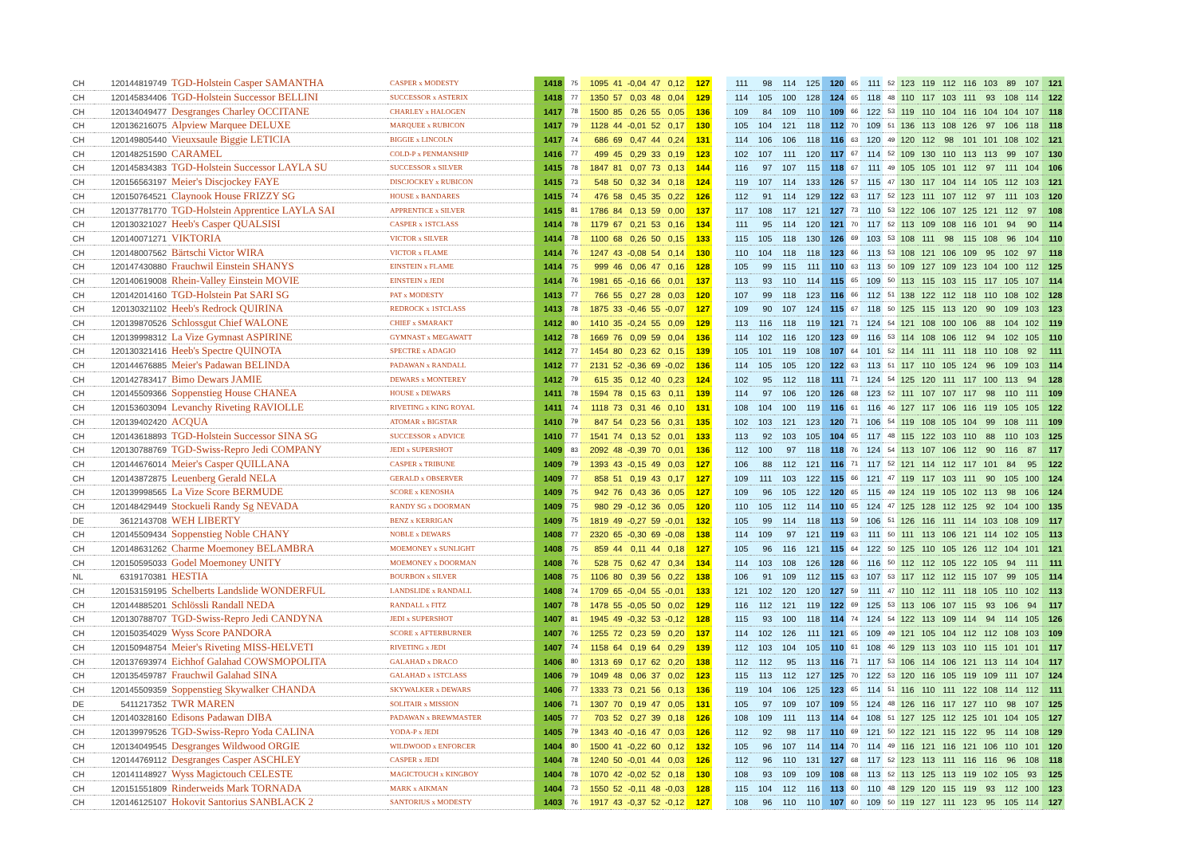| CH | 120144819749 | TGD-Holstein Casper SAMANTHA | CASPER x MODESTY | 1418 | 75 | 1095 | 41 | -0,04 | 47 | 0,12 | 127 | 111 | 98 | 114 | 125 | 120 | 65 | 111 | 52 | 123 | 119 | 112 | 116 | 103 | 89 | 107 | 121 |
| CH | 120145834406 | TGD-Holstein Successor BELLINI | SUCCESSOR x ASTERIX | 1418 | 77 | 1350 | 57 | 0,03 | 48 | 0,04 | 129 | 114 | 105 | 100 | 128 | 124 | 65 | 118 | 48 | 110 | 117 | 103 | 111 | 93 | 108 | 114 | 122 |
| CH | 120134049477 | Desgranges Charley OCCITANE | CHARLEY x HALOGEN | 1417 | 78 | 1500 | 85 | 0,26 | 55 | 0,05 | 136 | 109 | 84 | 109 | 110 | 109 | 66 | 122 | 53 | 119 | 110 | 104 | 116 | 104 | 104 | 107 | 118 |
| CH | 120136216075 | Alpview Marquee DELUXE | MARQUEE x RUBICON | 1417 | 79 | 1128 | 44 | -0,01 | 52 | 0,17 | 130 | 105 | 104 | 121 | 118 | 112 | 70 | 109 | 51 | 136 | 113 | 108 | 126 | 97 | 106 | 118 | 118 |
| CH | 120149805440 | Vieuxsaule Biggie LETICIA | BIGGIE x LINCOLN | 1417 | 74 | 686 | 69 | 0,47 | 44 | 0,24 | 131 | 114 | 106 | 106 | 118 | 116 | 63 | 120 | 49 | 120 | 112 | 98 | 101 | 101 | 108 | 102 | 121 |
| CH | 120148251590 | CARAMEL | COLD-P x PENMANSHIP | 1416 | 77 | 499 | 45 | 0,29 | 33 | 0,19 | 123 | 102 | 107 | 111 | 120 | 117 | 67 | 114 | 52 | 109 | 130 | 110 | 113 | 113 | 99 | 107 | 130 |
| CH | 120145834383 | TGD-Holstein Successor LAYLA SU | SUCCESSOR x SILVER | 1415 | 78 | 1847 | 81 | 0,07 | 73 | 0,13 | 144 | 116 | 97 | 107 | 115 | 118 | 67 | 111 | 49 | 105 | 105 | 101 | 112 | 97 | 111 | 104 | 106 |
| CH | 120156563197 | Meier's Discjockey FAYE | DISCJOCKEY x RUBICON | 1415 | 73 | 548 | 50 | 0,32 | 34 | 0,18 | 124 | 119 | 107 | 114 | 133 | 126 | 57 | 115 | 47 | 130 | 117 | 104 | 114 | 105 | 112 | 103 | 121 |
| CH | 120150764521 | Claynook House FRIZZY SG | HOUSE x BANDARES | 1415 | 74 | 476 | 58 | 0,45 | 35 | 0,22 | 126 | 112 | 91 | 114 | 129 | 122 | 63 | 117 | 52 | 123 | 111 | 107 | 112 | 97 | 111 | 103 | 120 |
| CH | 120137781770 | TGD-Holstein Apprentice LAYLA SAI | APPRENTICE x SILVER | 1415 | 81 | 1786 | 84 | 0,13 | 59 | 0,00 | 137 | 117 | 108 | 117 | 121 | 127 | 73 | 110 | 53 | 122 | 106 | 107 | 125 | 121 | 112 | 97 | 108 |
| CH | 120130321027 | Heeb's Casper QUALSISI | CASPER x 1STCLASS | 1414 | 78 | 1179 | 67 | 0,21 | 53 | 0,16 | 134 | 111 | 95 | 114 | 120 | 121 | 70 | 117 | 52 | 113 | 109 | 108 | 116 | 101 | 94 | 90 | 114 |
| CH | 120140071271 | VIKTORIA | VICTOR x SILVER | 1414 | 78 | 1100 | 68 | 0,26 | 50 | 0,15 | 133 | 115 | 105 | 118 | 130 | 126 | 69 | 103 | 53 | 108 | 111 | 98 | 115 | 108 | 96 | 104 | 110 |
| CH | 120148007562 | Bärtschi Victor WIRA | VICTOR x FLAME | 1414 | 76 | 1247 | 43 | -0,08 | 54 | 0,14 | 130 | 110 | 104 | 118 | 118 | 123 | 66 | 113 | 53 | 108 | 121 | 106 | 109 | 95 | 102 | 97 | 118 |
| CH | 120147430880 | Frauchwil Einstein SHANYS | EINSTEIN x FLAME | 1414 | 75 | 999 | 46 | 0,06 | 47 | 0,16 | 128 | 105 | 99 | 115 | 111 | 110 | 63 | 113 | 50 | 109 | 127 | 109 | 123 | 104 | 100 | 112 | 125 |
| CH | 120140619008 | Rhein-Valley Einstein MOVIE | EINSTEIN x JEDI | 1414 | 76 | 1981 | 65 | -0,16 | 66 | 0,01 | 137 | 113 | 93 | 110 | 114 | 115 | 65 | 109 | 50 | 113 | 115 | 103 | 115 | 117 | 105 | 107 | 114 |
| CH | 120142014160 | TGD-Holstein Pat SARI SG | PAT x MODESTY | 1413 | 77 | 766 | 55 | 0,27 | 28 | 0,03 | 120 | 107 | 99 | 118 | 123 | 116 | 66 | 112 | 51 | 138 | 122 | 112 | 118 | 110 | 108 | 102 | 128 |
| CH | 120130321102 | Heeb's Redrock QUIRINA | REDROCK x 1STCLASS | 1413 | 78 | 1875 | 33 | -0,46 | 55 | -0,07 | 127 | 109 | 90 | 107 | 124 | 115 | 67 | 118 | 50 | 125 | 115 | 113 | 120 | 90 | 109 | 103 | 123 |
| CH | 120139870526 | Schlossgut Chief WALONE | CHIEF x SMARAKT | 1412 | 80 | 1410 | 35 | -0,24 | 55 | 0,09 | 129 | 113 | 116 | 118 | 119 | 121 | 71 | 124 | 54 | 121 | 108 | 100 | 106 | 88 | 104 | 102 | 119 |
| CH | 120139998312 | La Vize Gymnast ASPIRINE | GYMNAST x MEGAWATT | 1412 | 78 | 1669 | 76 | 0,09 | 59 | 0,04 | 136 | 114 | 102 | 116 | 120 | 123 | 69 | 116 | 53 | 114 | 108 | 106 | 112 | 94 | 102 | 105 | 110 |
| CH | 120130321416 | Heeb's Spectre QUINOTA | SPECTRE x ADAGIO | 1412 | 77 | 1454 | 80 | 0,23 | 62 | 0,15 | 139 | 105 | 101 | 119 | 108 | 107 | 64 | 101 | 52 | 114 | 111 | 111 | 118 | 110 | 108 | 92 | 111 |
| CH | 120144676885 | Meier's Padawan BELINDA | PADAWAN x RANDALL | 1412 | 77 | 2131 | 52 | -0,36 | 69 | -0,02 | 136 | 114 | 105 | 105 | 120 | 122 | 63 | 113 | 51 | 117 | 110 | 105 | 124 | 96 | 109 | 103 | 114 |
| CH | 120142783417 | Bimo Dewars JAMIE | DEWARS x MONTEREY | 1412 | 79 | 615 | 35 | 0,12 | 40 | 0,23 | 124 | 102 | 95 | 112 | 118 | 111 | 71 | 124 | 54 | 125 | 120 | 111 | 117 | 100 | 113 | 94 | 128 |
| CH | 120145509366 | Soppenstieg House CHANEA | HOUSE x DEWARS | 1411 | 78 | 1594 | 78 | 0,15 | 63 | 0,11 | 139 | 114 | 97 | 106 | 120 | 126 | 68 | 123 | 52 | 111 | 107 | 107 | 117 | 98 | 110 | 111 | 109 |
| CH | 120153603094 | Levanchy Riveting RAVIOLLE | RIVETING x KING ROYAL | 1411 | 74 | 1118 | 73 | 0,31 | 46 | 0,10 | 131 | 108 | 104 | 100 | 119 | 116 | 61 | 116 | 46 | 127 | 117 | 106 | 116 | 119 | 105 | 105 | 122 |
| CH | 120139402420 | ACQUA | ATOMAR x BIGSTAR | 1410 | 79 | 847 | 54 | 0,23 | 56 | 0,31 | 135 | 102 | 103 | 121 | 123 | 120 | 71 | 106 | 54 | 119 | 108 | 105 | 104 | 99 | 108 | 111 | 109 |
| CH | 120143618893 | TGD-Holstein Successor SINA SG | SUCCESSOR x ADVICE | 1410 | 77 | 1541 | 74 | 0,13 | 52 | 0,01 | 133 | 113 | 92 | 103 | 105 | 104 | 65 | 117 | 48 | 115 | 122 | 103 | 110 | 88 | 110 | 103 | 125 |
| CH | 120130788769 | TGD-Swiss-Repro Jedi COMPANY | JEDI x SUPERSHOT | 1409 | 83 | 2092 | 48 | -0,39 | 70 | 0,01 | 136 | 112 | 100 | 97 | 118 | 118 | 76 | 124 | 54 | 113 | 107 | 106 | 112 | 90 | 116 | 87 | 117 |
| CH | 120144676014 | Meier's Casper QUILLANA | CASPER x TRIBUNE | 1409 | 79 | 1393 | 43 | -0,15 | 49 | 0,03 | 127 | 106 | 88 | 112 | 121 | 116 | 71 | 117 | 52 | 121 | 114 | 112 | 117 | 101 | 84 | 95 | 122 |
| CH | 120143872875 | Leuenberg Gerald NELA | GERALD x OBSERVER | 1409 | 77 | 858 | 51 | 0,19 | 43 | 0,17 | 127 | 109 | 111 | 103 | 122 | 115 | 66 | 121 | 47 | 119 | 117 | 103 | 111 | 90 | 105 | 100 | 124 |
| CH | 120139998565 | La Vize Score BERMUDE | SCORE x KENOSHA | 1409 | 75 | 942 | 76 | 0,43 | 36 | 0,05 | 127 | 109 | 96 | 105 | 122 | 120 | 65 | 115 | 49 | 124 | 119 | 105 | 102 | 113 | 98 | 106 | 124 |
| CH | 120148429449 | Stockueli Randy Sg NEVADA | RANDY SG x DOORMAN | 1409 | 75 | 980 | 29 | -0,12 | 36 | 0,05 | 120 | 110 | 105 | 112 | 114 | 110 | 65 | 124 | 47 | 125 | 128 | 112 | 125 | 92 | 104 | 100 | 135 |
| DE | 3612143708 | WEH LIBERTY | BENZ x KERRIGAN | 1409 | 75 | 1819 | 49 | -0,27 | 59 | -0,01 | 132 | 105 | 99 | 114 | 118 | 113 | 59 | 106 | 51 | 126 | 116 | 111 | 114 | 103 | 108 | 109 | 117 |
| CH | 120145509434 | Soppenstieg Noble CHANY | NOBLE x DEWARS | 1408 | 77 | 2320 | 65 | -0,30 | 69 | -0,08 | 138 | 114 | 109 | 97 | 121 | 119 | 63 | 111 | 50 | 111 | 113 | 106 | 121 | 114 | 102 | 105 | 113 |
| CH | 120148631262 | Charme Moemoney BELAMBRA | MOEMONEY x SUNLIGHT | 1408 | 75 | 859 | 44 | 0,11 | 44 | 0,18 | 127 | 105 | 96 | 116 | 121 | 115 | 64 | 122 | 50 | 125 | 110 | 105 | 126 | 112 | 104 | 101 | 121 |
| CH | 120150595033 | Godel Moemoney UNITY | MOEMONEY x DOORMAN | 1408 | 76 | 528 | 75 | 0,62 | 47 | 0,34 | 134 | 114 | 103 | 108 | 126 | 128 | 66 | 116 | 50 | 112 | 112 | 105 | 122 | 105 | 94 | 111 | 111 |
| NL | 6319170381 | HESTIA | BOURBON x SILVER | 1408 | 75 | 1106 | 80 | 0,39 | 56 | 0,22 | 138 | 106 | 91 | 109 | 112 | 115 | 63 | 107 | 53 | 117 | 112 | 112 | 115 | 107 | 99 | 105 | 114 |
| CH | 120153159195 | Schelberts Landslide WONDERFUL | LANDSLIDE x RANDALL | 1408 | 74 | 1709 | 65 | -0,04 | 55 | -0,01 | 133 | 121 | 102 | 120 | 120 | 127 | 59 | 111 | 47 | 110 | 112 | 111 | 118 | 105 | 110 | 102 | 113 |
| CH | 120144885201 | Schlössli Randall NEDA | RANDALL x FITZ | 1407 | 78 | 1478 | 55 | -0,05 | 50 | 0,02 | 129 | 116 | 112 | 121 | 119 | 122 | 69 | 125 | 53 | 113 | 106 | 107 | 115 | 93 | 106 | 94 | 117 |
| CH | 120130788707 | TGD-Swiss-Repro Jedi CANDYNA | JEDI x SUPERSHOT | 1407 | 81 | 1945 | 49 | -0,32 | 53 | -0,12 | 128 | 115 | 93 | 100 | 118 | 114 | 74 | 124 | 54 | 122 | 113 | 109 | 114 | 94 | 114 | 105 | 126 |
| CH | 120150354029 | Wyss Score PANDORA | SCORE x AFTERBURNER | 1407 | 76 | 1255 | 72 | 0,23 | 59 | 0,20 | 137 | 114 | 102 | 126 | 111 | 121 | 65 | 109 | 49 | 121 | 105 | 104 | 112 | 112 | 108 | 103 | 109 |
| CH | 120150948754 | Meier's Riveting MISS-HELVETI | RIVETING x JEDI | 1407 | 74 | 1158 | 64 | 0,19 | 64 | 0,29 | 139 | 112 | 103 | 104 | 105 | 110 | 61 | 108 | 46 | 129 | 113 | 103 | 110 | 115 | 101 | 101 | 117 |
| CH | 120137693974 | Eichhof Galahad COWSMOPOLITA | GALAHAD x DRACO | 1406 | 80 | 1313 | 69 | 0,17 | 62 | 0,20 | 138 | 112 | 112 | 95 | 113 | 116 | 71 | 117 | 53 | 106 | 114 | 106 | 121 | 113 | 114 | 104 | 117 |
| CH | 120135459787 | Frauchwil Galahad SINA | GALAHAD x 1STCLASS | 1406 | 79 | 1049 | 48 | 0,06 | 37 | 0,02 | 123 | 115 | 113 | 112 | 127 | 125 | 70 | 122 | 53 | 120 | 116 | 105 | 119 | 109 | 111 | 107 | 124 |
| CH | 120145509359 | Soppenstieg Skywalker CHANDA | SKYWALKER x DEWARS | 1406 | 77 | 1333 | 73 | 0,21 | 56 | 0,13 | 136 | 119 | 104 | 106 | 125 | 123 | 65 | 114 | 51 | 116 | 110 | 111 | 122 | 108 | 114 | 112 | 111 |
| DE | 5411217352 | TWR MAREN | SOLITAIR x MISSION | 1406 | 71 | 1307 | 70 | 0,19 | 47 | 0,05 | 131 | 105 | 97 | 109 | 107 | 109 | 55 | 124 | 48 | 126 | 116 | 117 | 127 | 110 | 98 | 107 | 125 |
| CH | 120140328160 | Edisons Padawan DIBA | PADAWAN x BREWMASTER | 1405 | 77 | 703 | 52 | 0,27 | 39 | 0,18 | 126 | 108 | 109 | 111 | 113 | 114 | 64 | 108 | 51 | 127 | 125 | 112 | 125 | 101 | 104 | 105 | 127 |
| CH | 120139979526 | TGD-Swiss-Repro Yoda CALINA | YODA-P x JEDI | 1405 | 79 | 1343 | 40 | -0,16 | 47 | 0,03 | 126 | 112 | 92 | 98 | 117 | 110 | 69 | 121 | 50 | 122 | 121 | 115 | 122 | 95 | 114 | 108 | 129 |
| CH | 120134049545 | Desgranges Wildwood ORGIE | WILDWOOD x ENFORCER | 1404 | 80 | 1500 | 41 | -0,22 | 60 | 0,12 | 132 | 105 | 96 | 107 | 114 | 114 | 70 | 114 | 49 | 116 | 121 | 116 | 121 | 106 | 110 | 101 | 120 |
| CH | 120144769112 | Desgranges Casper ASCHLEY | CASPER x JEDI | 1404 | 78 | 1240 | 50 | -0,01 | 44 | 0,03 | 126 | 112 | 96 | 110 | 131 | 127 | 68 | 117 | 52 | 123 | 113 | 111 | 116 | 116 | 96 | 108 | 118 |
| CH | 120141148927 | Wyss Magictouch CELESTE | MAGICTOUCH x KINGBOY | 1404 | 78 | 1070 | 42 | -0,02 | 52 | 0,18 | 130 | 108 | 93 | 109 | 109 | 108 | 68 | 113 | 52 | 113 | 125 | 113 | 119 | 102 | 105 | 93 | 125 |
| CH | 120151551809 | Rinderweids Mark TORNADA | MARK x AIKMAN | 1404 | 73 | 1550 | 52 | -0,11 | 48 | -0,03 | 128 | 115 | 104 | 112 | 116 | 113 | 60 | 110 | 48 | 129 | 120 | 115 | 119 | 93 | 112 | 100 | 123 |
| CH | 120146125107 | Hokovit Santorius SANBLACK 2 | SANTORIUS x MODESTY | 1403 | 76 | 1917 | 43 | -0,37 | 52 | -0,12 | 127 | 108 | 96 | 110 | 110 | 107 | 60 | 109 | 50 | 119 | 127 | 111 | 123 | 95 | 105 | 114 | 127 |